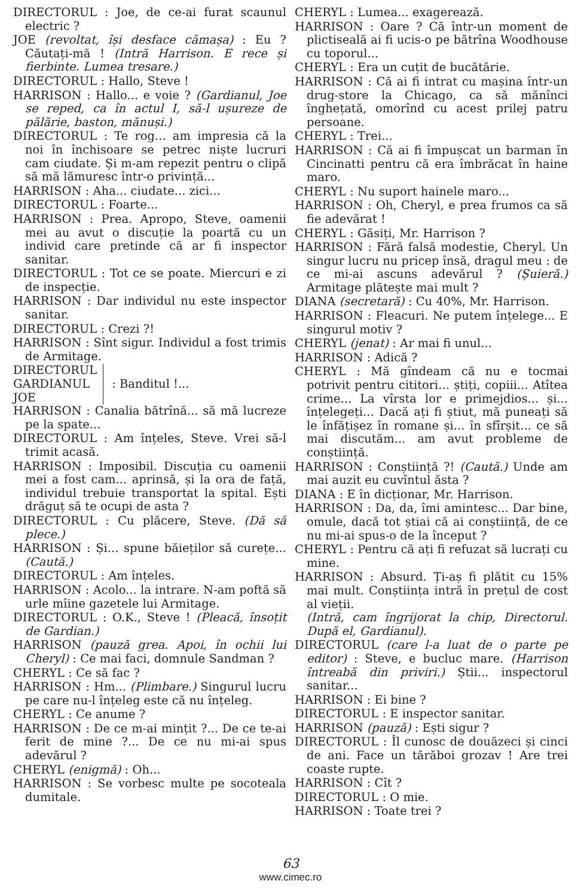DIRECTORUL : Joe, de ce-ai furat scaunul electric ?
JOE (revoltat, își desface cămașa) : Eu ? Căutați-mă ! (Intră Harrison. E rece și fierbinte. Lumea tresare.)
DIRECTORUL : Hallo, Steve !
HARRISON : Hallo... e voie ? (Gardianul, Joe se reped, ca în actul I, să-l ușureze de pălărie, baston, mănuși.)
DIRECTORUL : Te rog... am impresia că la noi în închisoare se petrec niște lucruri cam ciudate. Și m-am repezit pentru o clipă să mă lămuresc într-o privință...
HARRISON : Aha... ciudate... zici...
DIRECTORUL : Foarte...
HARRISON : Prea. Apropo, Steve, oamenii mei au avut o discuție la poartă cu un individ care pretinde că ar fi inspector sanitar.
DIRECTORUL : Tot ce se poate. Miercuri e zi de inspecție.
HARRISON : Dar individul nu este inspector sanitar.
DIRECTORUL : Crezi ?!
HARRISON : Sînt sigur. Individul a fost trimis de Armitage.
DIRECTORUL
GARDIANUL
JOE
: Banditul !...
HARRISON : Canalia bătrînă... să mă lucreze pe la spate...
DIRECTORUL : Am înțeles, Steve. Vrei să-l trimit acasă.
HARRISON : Imposibil. Discuția cu oamenii mei a fost cam... aprinsă, și la ora de față, individul trebuie transportat la spital. Ești drăguț să te ocupi de asta ?
DIRECTORUL : Cu plăcere, Steve. (Dă să plece.)
HARRISON : Și... spune băieților să curețe... (Caută.)
DIRECTORUL : Am înțeles.
HARRISON : Acolo... la intrare. N-am poftă să urle mîine gazetele lui Armitage.
DIRECTORUL : O.K., Steve ! (Pleacă, însoțit de Gardian.)
HARRISON (pauză grea. Apoi, în ochii lui Cheryl) : Ce mai faci, domnule Sandman ?
CHERYL : Ce să fac ?
HARRISON : Hm... (Plimbare.) Singurul lucru pe care nu-l înțeleg este că nu înțeleg.
CHERYL : Ce anume ?
HARRISON : De ce m-ai mințit ?... De ce te-ai ferit de mine ?... De ce nu mi-ai spus adevărul ?
CHERYL (enigmă) : Oh...
HARRISON : Se vorbesc multe pe socoteala dumitale.
CHERYL : Lumea... exagerează.
HARRISON : Oare ? Că într-un moment de plictiseală ai fi ucis-o pe bătrîna Woodhouse cu toporul...
CHERYL : Era un cuțit de bucătărie.
HARRISON : Că ai fi intrat cu mașina într-un drug-store la Chicago, ca să mănînci înghețată, omorînd cu acest prilej patru persoane.
CHERYL : Trei...
HARRISON : Că ai fi împușcat un barman în Cincinatti pentru că era îmbrăcat în haine maro.
CHERYL : Nu suport hainele maro...
HARRISON : Oh, Cheryl, e prea frumos ca să fie adevărat !
CHERYL : Găsiți, Mr. Harrison ?
HARRISON : Fără falsă modestie, Cheryl. Un singur lucru nu pricep însă, dragul meu : de ce mi-ai ascuns adevărul ? (Șuieră.) Armitage plătește mai mult ?
DIANA (secretară) : Cu 40%, Mr. Harrison.
HARRISON : Fleacuri. Ne putem înțelege... E singurul motiv ?
CHERYL (jenat) : Ar mai fi unul...
HARRISON : Adică ?
CHERYL : Mă gîndeam că nu e tocmai potrivit pentru cititori... știți, copiii... Atîtea crime... La vîrsta lor e primejdios... și... înțelegeți... Dacă ați fi știut, mă puneați să le înfățișez în romane și... în sfîrșit... ce să mai discutăm... am avut probleme de conștiință.
HARRISON : Conștiință ?! (Caută.) Unde am mai auzit eu cuvîntul ăsta ?
DIANA : E în dicționar, Mr. Harrison.
HARRISON : Da, da, îmi amintesc... Dar bine, omule, dacă tot știai că ai conștiință, de ce nu mi-ai spus-o de la început ?
CHERYL : Pentru că ați fi refuzat să lucrați cu mine.
HARRISON : Absurd. Ți-aș fi plătit cu 15% mai mult. Conștiința intră în prețul de cost al vieții.
(Intră, cam îngrijorat la chip, Directorul. După el, Gardianul).
DIRECTORUL (care l-a luat de o parte pe editor) : Steve, e bucluc mare. (Harrison întreabă din priviri.) Știi... inspectorul sanitar...
HARRISON : Ei bine ?
DIRECTORUL : E inspector sanitar.
HARRISON (pauză) : Ești sigur ?
DIRECTORUL : Îl cunosc de douăzeci și cinci de ani. Face un tărăboi grozav ! Are trei coaste rupte.
HARRISON : Cît ?
DIRECTORUL : O mie.
HARRISON : Toate trei ?
63
www.cimec.ro